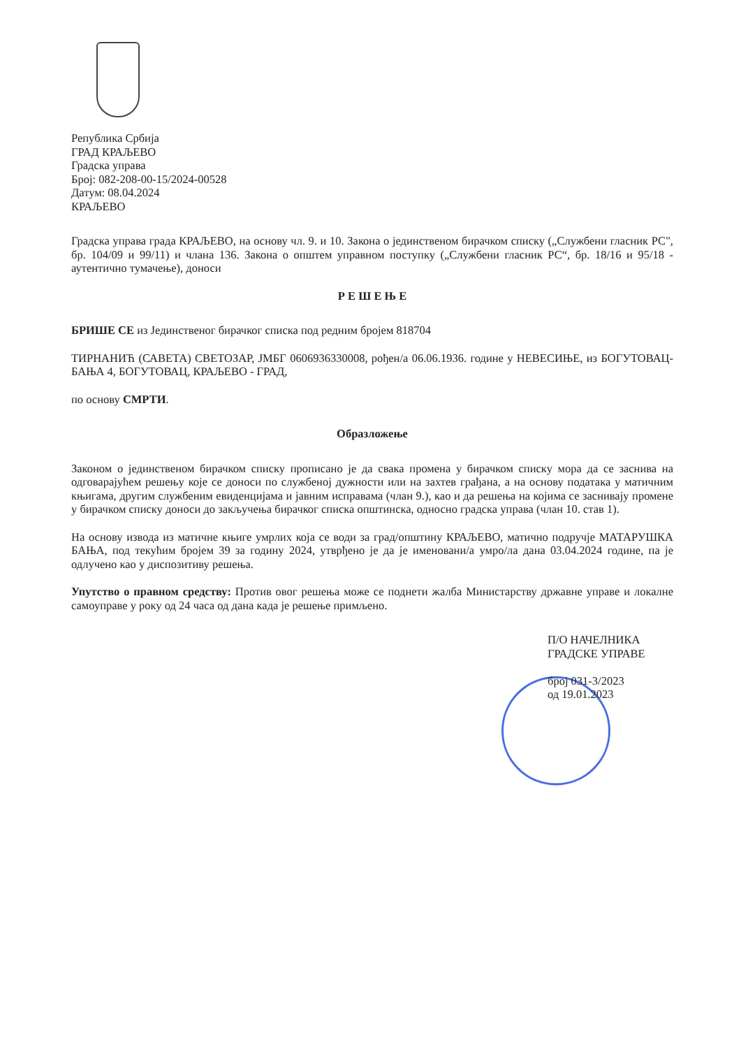Република Србија
ГРАД КРАЉЕВО
Градска управа
Број: 082-208-00-15/2024-00528
Датум: 08.04.2024
КРАЉЕВО
Градска управа града КРАЉЕВО, на основу чл. 9. и 10. Закона о јединственом бирачком списку („Службени гласник РС", бр. 104/09 и 99/11) и члана 136. Закона о општем управном поступку („Службени гласник РС“, бр. 18/16 и 95/18 - аутентично тумачење), доноси
Р Е Ш Е Њ Е
БРИШЕ СЕ из Јединственог бирачког списка под редним бројем 818704
ТИРНАНИЋ (САВЕТА) СВЕТОЗАР, ЈМБГ 0606936330008, рођен/а 06.06.1936. године у НЕВЕСИЊЕ, из БОГУТОВАЦ-БАЊА 4, БОГУТОВАЦ, КРАЉЕВО - ГРАД,
по основу СМРТИ.
Образложење
Законом о јединственом бирачком списку прописано је да свака промена у бирачком списку мора да се заснива на одговарајућем решењу које се доноси по службеној дужности или на захтев грађана, а на основу података у матичним књигама, другим службеним евиденцијама и јавним исправама (члан 9.), као и да решења на којима се заснивају промене у бирачком списку доноси до закључења бирачког списка општинска, односно градска управа (члан 10. став 1).
На основу извода из матичне књиге умрлих која се води за град/општину КРАЉЕВО, матично подручје МАТАРУШКА БАЊА, под текућим бројем 39 за годину 2024, утврђено је да је именовани/а умро/ла дана 03.04.2024 године, па је одлучено као у диспозитиву решења.
Упутство о правном средству: Против овог решења може се поднети жалба Министарству државне управе и локалне самоуправе у року од 24 часа од дана када је решење примљено.
П/О НАЧЕЛНИКА
ГРАДСКЕ УПРАВЕ
број 031-3/2023
од 19.01.2023